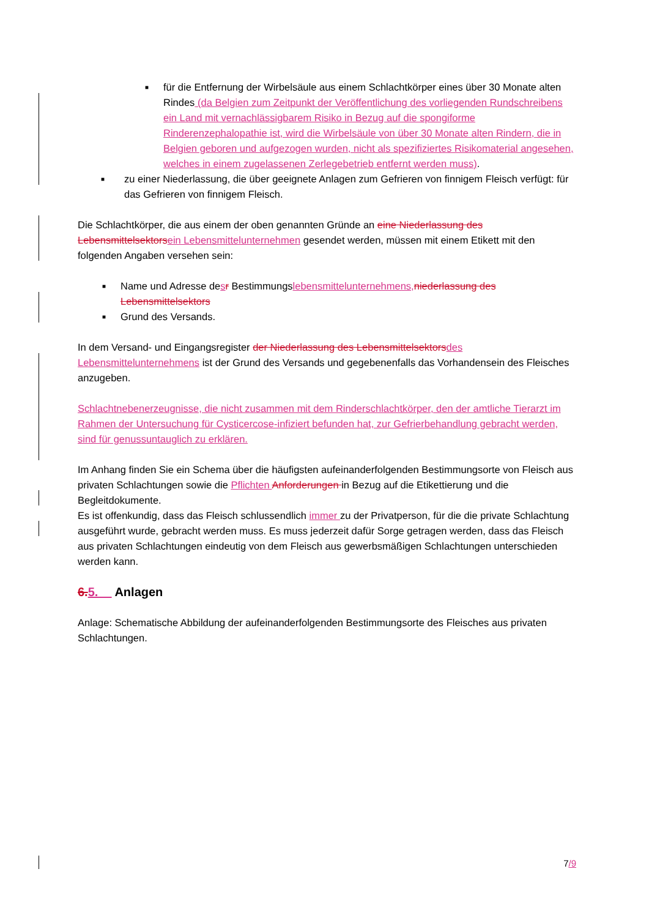■ für die Entfernung der Wirbelsäule aus einem Schlachtkörper eines über 30 Monate alten Rindes (da Belgien zum Zeitpunkt der Veröffentlichung des vorliegenden Rundschreibens ein Land mit vernachlässigbarem Risiko in Bezug auf die spongiforme Rinderenzephalopathie ist, wird die Wirbelsäule von über 30 Monate alten Rindern, die in Belgien geboren und aufgezogen wurden, nicht als spezifiziertes Risikomaterial angesehen, welches in einem zugelassenen Zerlegebetrieb entfernt werden muss).
■ zu einer Niederlassung, die über geeignete Anlagen zum Gefrieren von finnigem Fleisch verfügt: für das Gefrieren von finnigem Fleisch.
Die Schlachtkörper, die aus einem der oben genannten Gründe an eine Niederlassung des Lebensmittelsektors ein Lebensmittelunternehmen gesendet werden, müssen mit einem Etikett mit den folgenden Angaben versehen sein:
■ Name und Adresse desr Bestimmungslebensmittelunternehmens, niederlassung des Lebensmittelsektors
■ Grund des Versands.
In dem Versand- und Eingangsregister der Niederlassung des Lebensmittelsektors des Lebensmittelunternehmens ist der Grund des Versands und gegebenenfalls das Vorhandensein des Fleisches anzugeben.
Schlachtnebenerzeugnisse, die nicht zusammen mit dem Rinderschlachtkörper, den der amtliche Tierarzt im Rahmen der Untersuchung für Cysticercose-infiziert befunden hat, zur Gefrierbehandlung gebracht werden, sind für genussuntauglich zu erklären.
Im Anhang finden Sie ein Schema über die häufigsten aufeinanderfolgenden Bestimmungsorte von Fleisch aus privaten Schlachtungen sowie die Pflichten Anforderungen in Bezug auf die Etikettierung und die Begleitdokumente.
Es ist offenkundig, dass das Fleisch schlussendlich immer zu der Privatperson, für die die private Schlachtung ausgeführt wurde, gebracht werden muss. Es muss jederzeit dafür Sorge getragen werden, dass das Fleisch aus privaten Schlachtungen eindeutig von dem Fleisch aus gewerbsmäßigen Schlachtungen unterschieden werden kann.
6. 5. Anlagen
Anlage: Schematische Abbildung der aufeinanderfolgenden Bestimmungsorte des Fleisches aus privaten Schlachtungen.
7/9